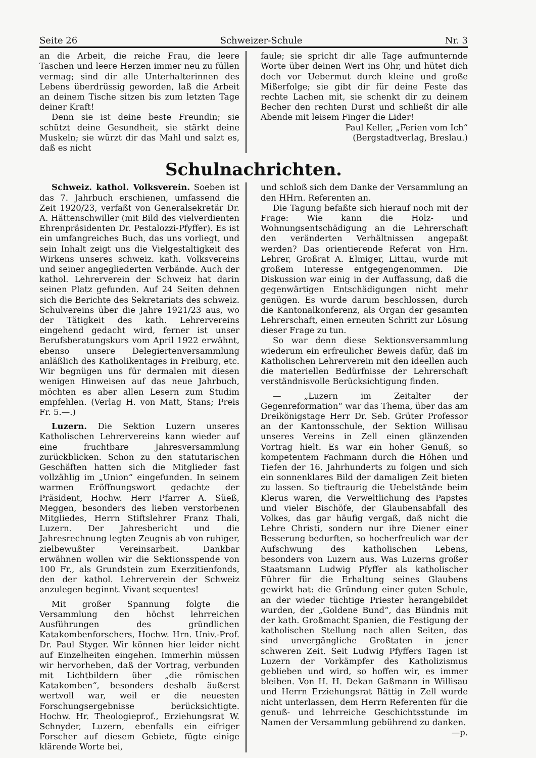Seite 26 Schweizer-Schule Nr. 3
an die Arbeit, die reiche Frau, die leere Taschen und leere Herzen immer neu zu füllen vermag; sind dir alle Unterhalterinnen des Lebens überdrüssig geworden, laß die Arbeit an deinem Tische sitzen bis zum letzten Tage deiner Kraft!
Denn sie ist deine beste Freundin; sie schützt deine Gesundheit, sie stärkt deine Muskeln; sie würzt dir das Mahl und salzt es, daß es nicht
faule; sie spricht dir alle Tage aufmunternde Worte über deinen Wert ins Ohr, und hütet dich doch vor Uebermut durch kleine und große Mißerfolge; sie gibt dir für deine Feste das rechte Lachen mit, sie schenkt dir zu deinem Becher den rechten Durst und schließt dir alle Abende mit leisem Finger die Lider!
Paul Keller, „Ferien vom Ich“
(Bergstadtverlag, Breslau.)
Schulnachrichten.
Schweiz. kathol. Volksverein. Soeben ist das 7. Jahrbuch erschienen, umfassend die Zeit 1920/23, verfaßt von Generalsekretär Dr. A. Hättenschwiller (mit Bild des vielverdienten Ehrenpräsidenten Dr. Pestalozzi-Pfyffer). Es ist ein umfangreiches Buch, das uns vorliegt, und sein Inhalt zeigt uns die Vielgestaltigkeit des Wirkens unseres schweiz. kath. Volksvereins und seiner angegliederten Verbände. Auch der kathol. Lehrerverein der Schweiz hat darin seinen Platz gefunden. Auf 24 Seiten dehnen sich die Berichte des Sekretariats des schweiz. Schulvereins über die Jahre 1921/23 aus, wo der Tätigkeit des kath. Lehrervereins eingehend gedacht wird, ferner ist unser Berufsberatungskurs vom April 1922 erwähnt, ebenso unsere Delegiertenversammlung anläßlich des Katholikentages in Freiburg, etc. Wir begnügen uns für dermalen mit diesen wenigen Hinweisen auf das neue Jahrbuch, möchten es aber allen Lesern zum Studim empfehlen. (Verlag H. von Matt, Stans; Preis Fr. 5.—.)
Luzern. Die Sektion Luzern unseres Katholischen Lehrervereins kann wieder auf eine fruchtbare Jahresversammlung zurückblicken. Schon zu den statutarischen Geschäften hatten sich die Mitglieder fast vollzählig im „Union“ eingefunden. In seinem warmen Eröffnungswort gedachte der Präsident, Hochw. Herr Pfarrer A. Süeß, Meggen, besonders des lieben verstorbenen Mitgliedes, Herrn Stiftslehrer Franz Thali, Luzern. Der Jahresbericht und die Jahresrechnung legten Zeugnis ab von ruhiger, zielbewußter Vereinsarbeit. Dankbar erwähnen wollen wir die Sektionsspende von 100 Fr., als Grundstein zum Exerzitienfonds, den der kathol. Lehrerverein der Schweiz anzulegen beginnt. Vivant sequentes!
Mit großer Spannung folgte die Versammlung den höchst lehrreichen Ausführungen des gründlichen Katakombenforschers, Hochw. Hrn. Univ.-Prof. Dr. Paul Styger. Wir können hier leider nicht auf Einzelheiten eingehen. Immerhin müssen wir hervorheben, daß der Vortrag, verbunden mit Lichtbildern über „die römischen Katakomben“, besonders deshalb äußerst wertvoll war, weil er die neuesten Forschungsergebnisse berücksichtigte. Hochw. Hr. Theologieprof., Erziehungsrat W. Schnyder, Luzern, ebenfalls ein eifriger Forscher auf diesem Gebiete, fügte einige klärende Worte bei,
und schloß sich dem Danke der Versammlung an den HHrn. Referenten an.
Die Tagung befaßte sich hierauf noch mit der Frage: Wie kann die Holz- und Wohnungsentschädigung an die Lehrerschaft den veränderten Verhältnissen angepaßt werden? Das orientierende Referat von Hrn. Lehrer, Großrat A. Elmiger, Littau, wurde mit großem Interesse entgegengenommen. Die Diskussion war einig in der Auffassung, daß die gegenwärtigen Entschädigungen nicht mehr genügen. Es wurde darum beschlossen, durch die Kantonalkonferenz, als Organ der gesamten Lehrerschaft, einen erneuten Schritt zur Lösung dieser Frage zu tun.
So war denn diese Sektionsversammlung wiederum ein erfreulicher Beweis dafür, daß im Katholischen Lehrerverein mit den ideellen auch die materiellen Bedürfnisse der Lehrerschaft verständnisvolle Berücksichtigung finden.
— „Luzern im Zeitalter der Gegenreformation“ war das Thema, über das am Dreikönigstage Herr Dr. Seb. Grüter Professor an der Kantonsschule, der Sektion Willisau unseres Vereins in Zell einen glänzenden Vortrag hielt. Es war ein hoher Genuß, so kompetentem Fachmann durch die Höhen und Tiefen der 16. Jahrhunderts zu folgen und sich ein sonnenklares Bild der damaligen Zeit bieten zu lassen. So tieftraurig die Uebelstände beim Klerus waren, die Verweltlichung des Papstes und vieler Bischöfe, der Glaubensabfall des Volkes, das gar häufig vergaß, daß nicht die Lehre Christi, sondern nur ihre Diener einer Besserung bedurften, so hocherfreulich war der Aufschwung des katholischen Lebens, besonders von Luzern aus. Was Luzerns großer Staatsmann Ludwig Pfyffer als katholischer Führer für die Erhaltung seines Glaubens gewirkt hat: die Gründung einer guten Schule, an der wieder tüchtige Priester herangebildet wurden, der „Goldene Bund“, das Bündnis mit der kath. Großmacht Spanien, die Festigung der katholischen Stellung nach allen Seiten, das sind unvergängliche Großtaten in jener schweren Zeit. Seit Ludwig Pfyffers Tagen ist Luzern der Vorkämpfer des Katholizismus geblieben und wird, so hoffen wir, es immer bleiben. Von H. H. Dekan Gaßmann in Willisau und Herrn Erziehungsrat Bättig in Zell wurde nicht unterlassen, dem Herrn Referenten für die genuß- und lehrreiche Geschichtsstunde im Namen der Versammlung gebührend zu danken. —p.